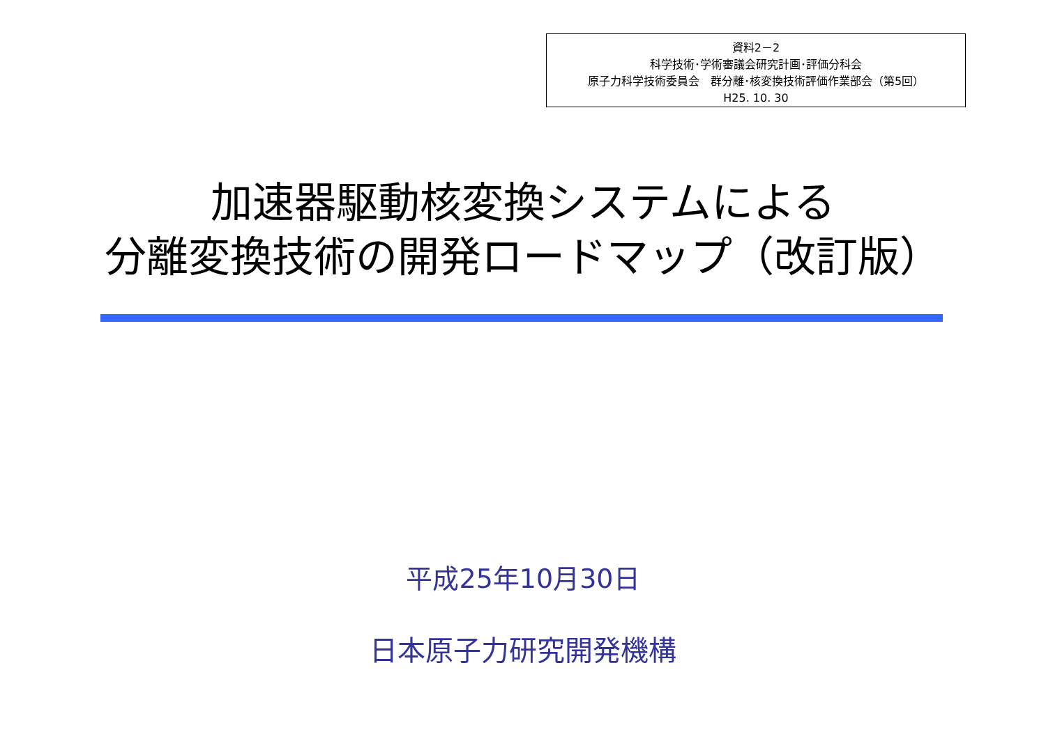資料2－2
科学技術･学術審議会研究計画･評価分科会
原子力科学技術委員会　群分離･核変換技術評価作業部会（第5回）
H25. 10. 30
加速器駆動核変換システムによる
分離変換技術の開発ロードマップ（改訂版）
平成25年10月30日
日本原子力研究開発機構